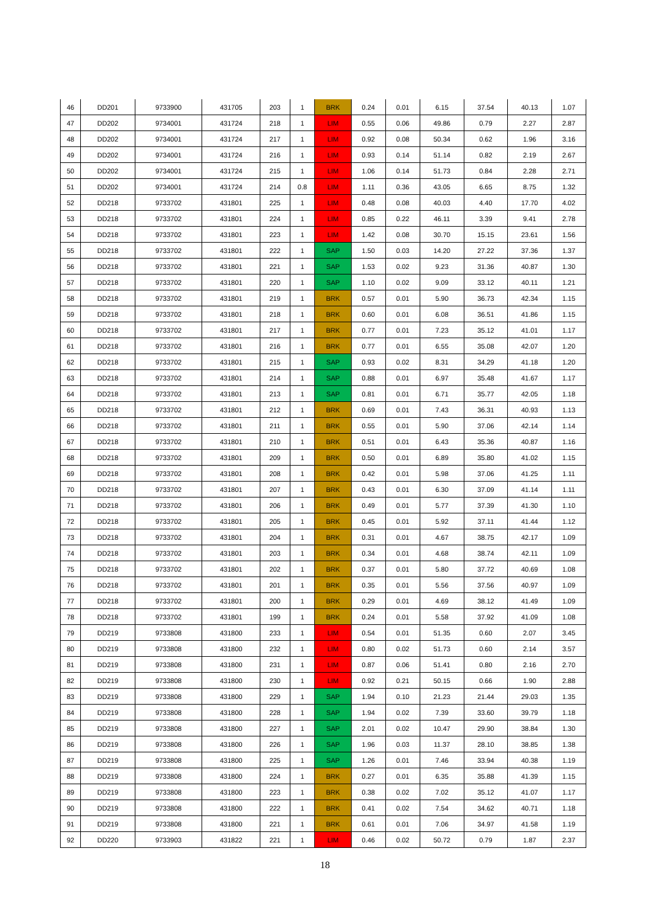| 46 | DD201 | 9733900 | 431705 | 203 | 1 | BRK | 0.24 | 0.01 | 6.15 | 37.54 | 40.13 | 1.07 |
| 47 | DD202 | 9734001 | 431724 | 218 | 1 | LIM | 0.55 | 0.06 | 49.86 | 0.79 | 2.27 | 2.87 |
| 48 | DD202 | 9734001 | 431724 | 217 | 1 | LIM | 0.92 | 0.08 | 50.34 | 0.62 | 1.96 | 3.16 |
| 49 | DD202 | 9734001 | 431724 | 216 | 1 | LIM | 0.93 | 0.14 | 51.14 | 0.82 | 2.19 | 2.67 |
| 50 | DD202 | 9734001 | 431724 | 215 | 1 | LIM | 1.06 | 0.14 | 51.73 | 0.84 | 2.28 | 2.71 |
| 51 | DD202 | 9734001 | 431724 | 214 | 0.8 | LIM | 1.11 | 0.36 | 43.05 | 6.65 | 8.75 | 1.32 |
| 52 | DD218 | 9733702 | 431801 | 225 | 1 | LIM | 0.48 | 0.08 | 40.03 | 4.40 | 17.70 | 4.02 |
| 53 | DD218 | 9733702 | 431801 | 224 | 1 | LIM | 0.85 | 0.22 | 46.11 | 3.39 | 9.41 | 2.78 |
| 54 | DD218 | 9733702 | 431801 | 223 | 1 | LIM | 1.42 | 0.08 | 30.70 | 15.15 | 23.61 | 1.56 |
| 55 | DD218 | 9733702 | 431801 | 222 | 1 | SAP | 1.50 | 0.03 | 14.20 | 27.22 | 37.36 | 1.37 |
| 56 | DD218 | 9733702 | 431801 | 221 | 1 | SAP | 1.53 | 0.02 | 9.23 | 31.36 | 40.87 | 1.30 |
| 57 | DD218 | 9733702 | 431801 | 220 | 1 | SAP | 1.10 | 0.02 | 9.09 | 33.12 | 40.11 | 1.21 |
| 58 | DD218 | 9733702 | 431801 | 219 | 1 | BRK | 0.57 | 0.01 | 5.90 | 36.73 | 42.34 | 1.15 |
| 59 | DD218 | 9733702 | 431801 | 218 | 1 | BRK | 0.60 | 0.01 | 6.08 | 36.51 | 41.86 | 1.15 |
| 60 | DD218 | 9733702 | 431801 | 217 | 1 | BRK | 0.77 | 0.01 | 7.23 | 35.12 | 41.01 | 1.17 |
| 61 | DD218 | 9733702 | 431801 | 216 | 1 | BRK | 0.77 | 0.01 | 6.55 | 35.08 | 42.07 | 1.20 |
| 62 | DD218 | 9733702 | 431801 | 215 | 1 | SAP | 0.93 | 0.02 | 8.31 | 34.29 | 41.18 | 1.20 |
| 63 | DD218 | 9733702 | 431801 | 214 | 1 | SAP | 0.88 | 0.01 | 6.97 | 35.48 | 41.67 | 1.17 |
| 64 | DD218 | 9733702 | 431801 | 213 | 1 | SAP | 0.81 | 0.01 | 6.71 | 35.77 | 42.05 | 1.18 |
| 65 | DD218 | 9733702 | 431801 | 212 | 1 | BRK | 0.69 | 0.01 | 7.43 | 36.31 | 40.93 | 1.13 |
| 66 | DD218 | 9733702 | 431801 | 211 | 1 | BRK | 0.55 | 0.01 | 5.90 | 37.06 | 42.14 | 1.14 |
| 67 | DD218 | 9733702 | 431801 | 210 | 1 | BRK | 0.51 | 0.01 | 6.43 | 35.36 | 40.87 | 1.16 |
| 68 | DD218 | 9733702 | 431801 | 209 | 1 | BRK | 0.50 | 0.01 | 6.89 | 35.80 | 41.02 | 1.15 |
| 69 | DD218 | 9733702 | 431801 | 208 | 1 | BRK | 0.42 | 0.01 | 5.98 | 37.06 | 41.25 | 1.11 |
| 70 | DD218 | 9733702 | 431801 | 207 | 1 | BRK | 0.43 | 0.01 | 6.30 | 37.09 | 41.14 | 1.11 |
| 71 | DD218 | 9733702 | 431801 | 206 | 1 | BRK | 0.49 | 0.01 | 5.77 | 37.39 | 41.30 | 1.10 |
| 72 | DD218 | 9733702 | 431801 | 205 | 1 | BRK | 0.45 | 0.01 | 5.92 | 37.11 | 41.44 | 1.12 |
| 73 | DD218 | 9733702 | 431801 | 204 | 1 | BRK | 0.31 | 0.01 | 4.67 | 38.75 | 42.17 | 1.09 |
| 74 | DD218 | 9733702 | 431801 | 203 | 1 | BRK | 0.34 | 0.01 | 4.68 | 38.74 | 42.11 | 1.09 |
| 75 | DD218 | 9733702 | 431801 | 202 | 1 | BRK | 0.37 | 0.01 | 5.80 | 37.72 | 40.69 | 1.08 |
| 76 | DD218 | 9733702 | 431801 | 201 | 1 | BRK | 0.35 | 0.01 | 5.56 | 37.56 | 40.97 | 1.09 |
| 77 | DD218 | 9733702 | 431801 | 200 | 1 | BRK | 0.29 | 0.01 | 4.69 | 38.12 | 41.49 | 1.09 |
| 78 | DD218 | 9733702 | 431801 | 199 | 1 | BRK | 0.24 | 0.01 | 5.58 | 37.92 | 41.09 | 1.08 |
| 79 | DD219 | 9733808 | 431800 | 233 | 1 | LIM | 0.54 | 0.01 | 51.35 | 0.60 | 2.07 | 3.45 |
| 80 | DD219 | 9733808 | 431800 | 232 | 1 | LIM | 0.80 | 0.02 | 51.73 | 0.60 | 2.14 | 3.57 |
| 81 | DD219 | 9733808 | 431800 | 231 | 1 | LIM | 0.87 | 0.06 | 51.41 | 0.80 | 2.16 | 2.70 |
| 82 | DD219 | 9733808 | 431800 | 230 | 1 | LIM | 0.92 | 0.21 | 50.15 | 0.66 | 1.90 | 2.88 |
| 83 | DD219 | 9733808 | 431800 | 229 | 1 | SAP | 1.94 | 0.10 | 21.23 | 21.44 | 29.03 | 1.35 |
| 84 | DD219 | 9733808 | 431800 | 228 | 1 | SAP | 1.94 | 0.02 | 7.39 | 33.60 | 39.79 | 1.18 |
| 85 | DD219 | 9733808 | 431800 | 227 | 1 | SAP | 2.01 | 0.02 | 10.47 | 29.90 | 38.84 | 1.30 |
| 86 | DD219 | 9733808 | 431800 | 226 | 1 | SAP | 1.96 | 0.03 | 11.37 | 28.10 | 38.85 | 1.38 |
| 87 | DD219 | 9733808 | 431800 | 225 | 1 | SAP | 1.26 | 0.01 | 7.46 | 33.94 | 40.38 | 1.19 |
| 88 | DD219 | 9733808 | 431800 | 224 | 1 | BRK | 0.27 | 0.01 | 6.35 | 35.88 | 41.39 | 1.15 |
| 89 | DD219 | 9733808 | 431800 | 223 | 1 | BRK | 0.38 | 0.02 | 7.02 | 35.12 | 41.07 | 1.17 |
| 90 | DD219 | 9733808 | 431800 | 222 | 1 | BRK | 0.41 | 0.02 | 7.54 | 34.62 | 40.71 | 1.18 |
| 91 | DD219 | 9733808 | 431800 | 221 | 1 | BRK | 0.61 | 0.01 | 7.06 | 34.97 | 41.58 | 1.19 |
| 92 | DD220 | 9733903 | 431822 | 221 | 1 | LIM | 0.46 | 0.02 | 50.72 | 0.79 | 1.87 | 2.37 |
18